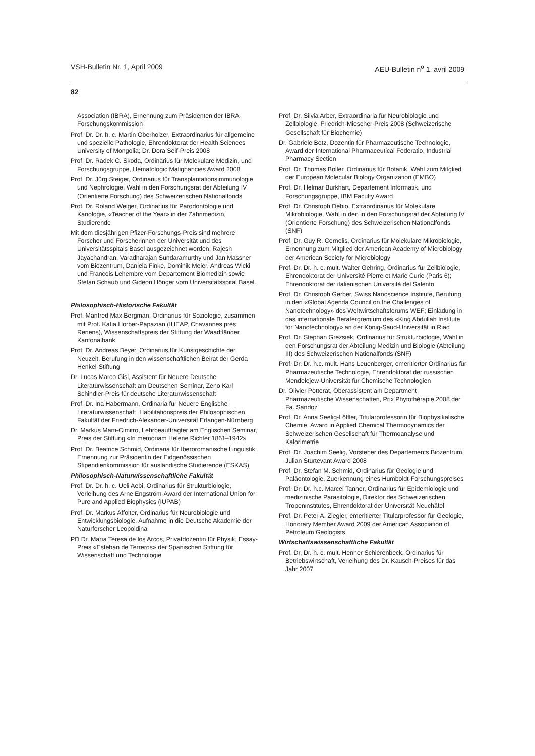VSH-Bulletin Nr. 1, April 2009 AEU-Bulletin n<sup>o</sup> 1, avril 2009
82
Association (IBRA), Ernennung zum Präsidenten der IBRA-Forschungskommission
Prof. Dr. Dr. h. c. Martin Oberholzer, Extraordinarius für allgemeine und spezielle Pathologie, Ehrendoktorat der Health Sciences University of Mongolia; Dr. Dora Seif-Preis 2008
Prof. Dr. Radek C. Skoda, Ordinarius für Molekulare Medizin, und Forschungsgruppe, Hematologic Malignancies Award 2008
Prof. Dr. Jürg Steiger, Ordinarius für Transplantationsimmunologie und Nephrologie, Wahl in den Forschungsrat der Abteilung IV (Orientierte Forschung) des Schweizerischen Nationalfonds
Prof. Dr. Roland Weiger, Ordinarius für Parodontologie und Kariologie, «Teacher of the Year» in der Zahnmedizin, Studierende
Mit dem diesjährigen Pfizer-Forschungs-Preis sind mehrere Forscher und Forscherinnen der Universität und des Universitätsspitals Basel ausgezeichnet worden: Rajesh Jayachandran, Varadharajan Sundaramurthy und Jan Massner vom Biozentrum, Daniela Finke, Dominik Meier, Andreas Wicki und François Lehembre vom Departement Biomedizin sowie Stefan Schaub und Gideon Hönger vom Universitätsspital Basel.
Philosophisch-Historische Fakultät
Prof. Manfred Max Bergman, Ordinarius für Soziologie, zusammen mit Prof. Katia Horber-Papazian (IHEAP, Chavannes près Renens), Wissenschaftspreis der Stiftung der Waadtländer Kantonalbank
Prof. Dr. Andreas Beyer, Ordinarius für Kunstgeschichte der Neuzeit, Berufung in den wissenschaftlichen Beirat der Gerda Henkel-Stiftung
Dr. Lucas Marco Gisi, Assistent für Neuere Deutsche Literaturwissenschaft am Deutschen Seminar, Zeno Karl Schindler-Preis für deutsche Literaturwissenschaft
Prof. Dr. Ina Habermann, Ordinaria für Neuere Englische Literaturwissenschaft, Habilitationspreis der Philosophischen Fakultät der Friedrich-Alexander-Universität Erlangen-Nürnberg
Dr. Markus Marti-Cimitro, Lehrbeauftragter am Englischen Seminar, Preis der Stiftung «In memoriam Helene Richter 1861–1942»
Prof. Dr. Beatrice Schmid, Ordinaria für Iberoromanische Linguistik, Ernennung zur Präsidentin der Eidgenössischen Stipendienkommission für ausländische Studierende (ESKAS)
Philosophisch-Naturwissenschaftliche Fakultät
Prof. Dr. Dr. h. c. Ueli Aebi, Ordinarius für Strukturbiologie, Verleihung des Arne Engström-Award der International Union for Pure and Applied Biophysics (IUPAB)
Prof. Dr. Markus Affolter, Ordinarius für Neurobiologie und Entwicklungsbiologie, Aufnahme in die Deutsche Akademie der Naturforscher Leopoldina
PD Dr. María Teresa de los Arcos, Privatdozentin für Physik, Essay-Preis «Esteban de Terreros» der Spanischen Stiftung für Wissenschaft und Technologie
Prof. Dr. Silvia Arber, Extraordinaria für Neurobiologie und Zellbiologie, Friedrich-Miescher-Preis 2008 (Schweizerische Gesellschaft für Biochemie)
Dr. Gabriele Betz, Dozentin für Pharmazeutische Technologie, Award der International Pharmaceutical Federatio, Industrial Pharmacy Section
Prof. Dr. Thomas Boller, Ordinarius für Botanik, Wahl zum Mitglied der European Molecular Biology Organization (EMBO)
Prof. Dr. Helmar Burkhart, Departement Informatik, und Forschungsgruppe, IBM Faculty Award
Prof. Dr. Christoph Dehio, Extraordinarius für Molekulare Mikrobiologie, Wahl in den in den Forschungsrat der Abteilung IV (Orientierte Forschung) des Schweizerischen Nationalfonds (SNF)
Prof. Dr. Guy R. Cornelis, Ordinarius für Molekulare Mikrobiologie, Ernennung zum Mitglied der American Academy of Microbiology der American Society for Microbiology
Prof. Dr. Dr. h. c. mult. Walter Gehring, Ordinarius für Zellbiologie, Ehrendoktorat der Université Pierre et Marie Curie (Paris 6); Ehrendoktorat der italienischen Università del Salento
Prof. Dr. Christoph Gerber, Swiss Nanoscience Institute, Berufung in den «Global Agenda Council on the Challenges of Nanotechnology» des Weltwirtschaftsforums WEF; Einladung in das internationale Beratergremium des «King Abdullah Institute for Nanotechnology» an der König-Saud-Universität in Riad
Prof. Dr. Stephan Grezsiek, Ordinarius für Strukturbiologie, Wahl in den Forschungsrat der Abteilung Medizin und Biologie (Abteilung III) des Schweizerischen Nationalfonds (SNF)
Prof. Dr. Dr. h.c. mult. Hans Leuenberger, emeritierter Ordinarius für Pharmazeutische Technologie, Ehrendoktorat der russischen Mendelejew-Universität für Chemische Technologien
Dr. Olivier Potterat, Oberassistent am Department Pharmazeutische Wissenschaften, Prix Phytothérapie 2008 der Fa. Sandoz
Prof. Dr. Anna Seelig-Löffler, Titularprofessorin für Biophysikalische Chemie, Award in Applied Chemical Thermodynamics der Schweizerischen Gesellschaft für Thermoanalyse und Kalorimetrie
Prof. Dr. Joachim Seelig, Vorsteher des Departements Biozentrum, Julian Sturtevant Award 2008
Prof. Dr. Stefan M. Schmid, Ordinarius für Geologie und Paläontologie, Zuerkennung eines Humboldt-Forschungspreises
Prof. Dr. Dr. h.c. Marcel Tanner, Ordinarius für Epidemiologie und medizinische Parasitologie, Direktor des Schweizerischen Tropeninstitutes, Ehrendoktorat der Universität Neuchâtel
Prof. Dr. Peter A. Ziegler, emeritierter Titularprofessor für Geologie, Honorary Member Award 2009 der American Association of Petroleum Geologists
Wirtschaftswissenschaftliche Fakultät
Prof. Dr. Dr. h. c. mult. Henner Schierenbeck, Ordinarius für Betriebswirtschaft, Verleihung des Dr. Kausch-Preises für das Jahr 2007